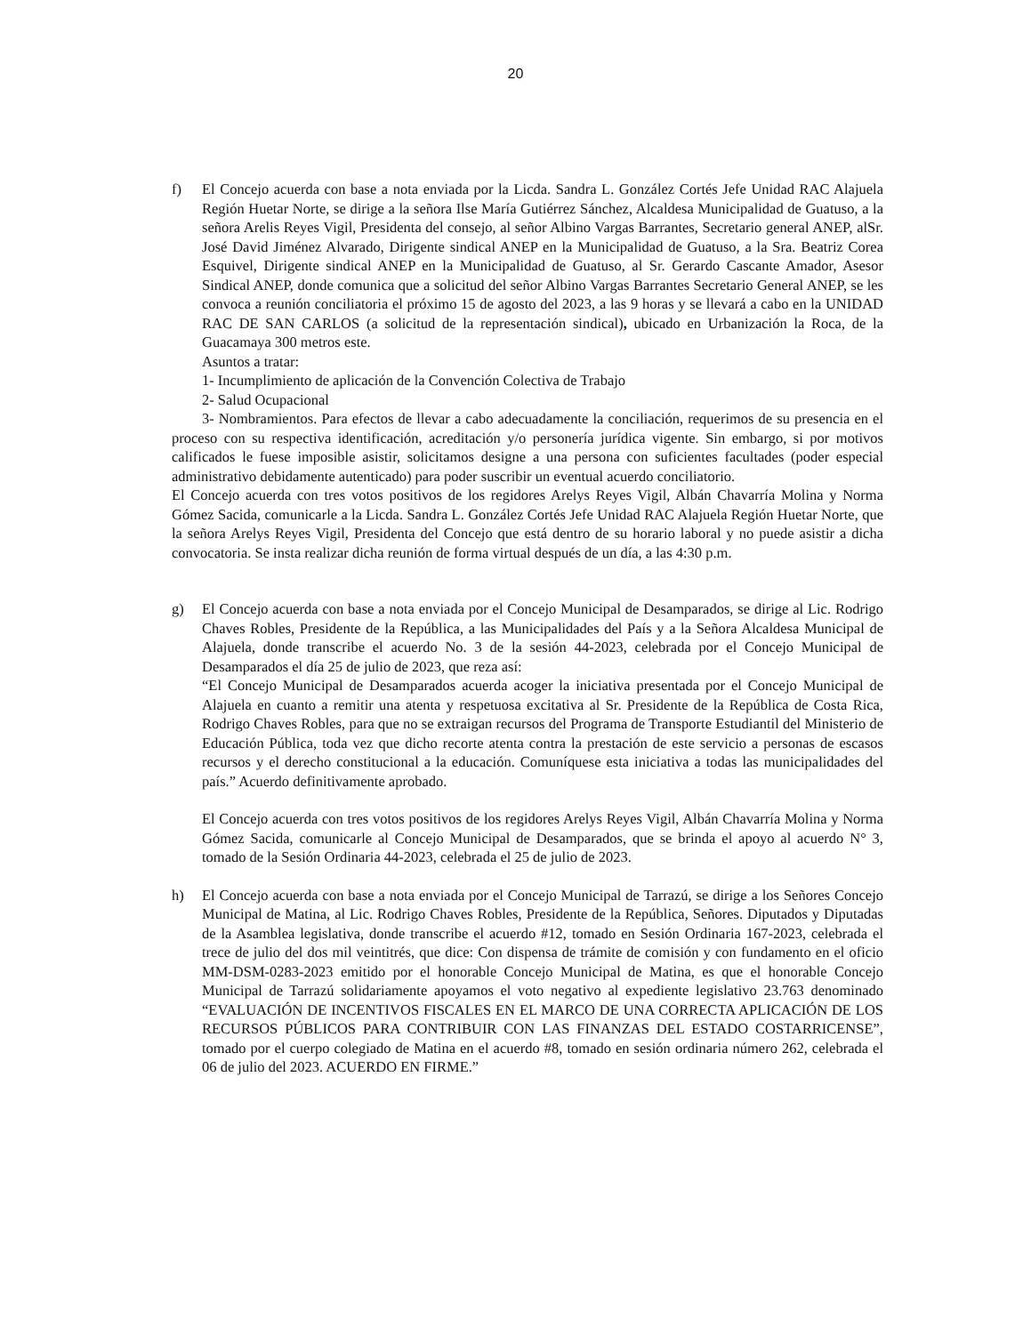20
f) El Concejo acuerda con base a nota enviada por la Licda. Sandra L. González Cortés Jefe Unidad RAC Alajuela Región Huetar Norte, se dirige a la señora Ilse María Gutiérrez Sánchez, Alcaldesa Municipalidad de Guatuso, a la señora Arelis Reyes Vigil, Presidenta del consejo, al señor Albino Vargas Barrantes, Secretario general ANEP, alSr. José David Jiménez Alvarado, Dirigente sindical ANEP en la Municipalidad de Guatuso, a la Sra. Beatriz Corea Esquivel, Dirigente sindical ANEP en la Municipalidad de Guatuso, al Sr. Gerardo Cascante Amador, Asesor Sindical ANEP, donde comunica que a solicitud del señor Albino Vargas Barrantes Secretario General ANEP, se les convoca a reunión conciliatoria el próximo 15 de agosto del 2023, a las 9 horas y se llevará a cabo en la UNIDAD RAC DE SAN CARLOS (a solicitud de la representación sindical), ubicado en Urbanización la Roca, de la Guacamaya 300 metros este.
Asuntos a tratar:
1- Incumplimiento de aplicación de la Convención Colectiva de Trabajo
2- Salud Ocupacional
3- Nombramientos. Para efectos de llevar a cabo adecuadamente la conciliación, requerimos de su presencia en el proceso con su respectiva identificación, acreditación y/o personería jurídica vigente. Sin embargo, si por motivos calificados le fuese imposible asistir, solicitamos designe a una persona con suficientes facultades (poder especial administrativo debidamente autenticado) para poder suscribir un eventual acuerdo conciliatorio.
El Concejo acuerda con tres votos positivos de los regidores Arelys Reyes Vigil, Albán Chavarría Molina y Norma Gómez Sacida, comunicarle a la Licda. Sandra L. González Cortés Jefe Unidad RAC Alajuela Región Huetar Norte, que la señora Arelys Reyes Vigil, Presidenta del Concejo que está dentro de su horario laboral y no puede asistir a dicha convocatoria. Se insta realizar dicha reunión de forma virtual después de un día, a las 4:30 p.m.
g) El Concejo acuerda con base a nota enviada por el Concejo Municipal de Desamparados, se dirige al Lic. Rodrigo Chaves Robles, Presidente de la República, a las Municipalidades del País y a la Señora Alcaldesa Municipal de Alajuela, donde transcribe el acuerdo No. 3 de la sesión 44-2023, celebrada por el Concejo Municipal de Desamparados el día 25 de julio de 2023, que reza así:
“El Concejo Municipal de Desamparados acuerda acoger la iniciativa presentada por el Concejo Municipal de Alajuela en cuanto a remitir una atenta y respetuosa excitativa al Sr. Presidente de la República de Costa Rica, Rodrigo Chaves Robles, para que no se extraigan recursos del Programa de Transporte Estudiantil del Ministerio de Educación Pública, toda vez que dicho recorte atenta contra la prestación de este servicio a personas de escasos recursos y el derecho constitucional a la educación. Comuníquese esta iniciativa a todas las municipalidades del país.” Acuerdo definitivamente aprobado.
El Concejo acuerda con tres votos positivos de los regidores Arelys Reyes Vigil, Albán Chavarría Molina y Norma Gómez Sacida, comunicarle al Concejo Municipal de Desamparados, que se brinda el apoyo al acuerdo N° 3, tomado de la Sesión Ordinaria 44-2023, celebrada el 25 de julio de 2023.
h) El Concejo acuerda con base a nota enviada por el Concejo Municipal de Tarrazú, se dirige a los Señores Concejo Municipal de Matina, al Lic. Rodrigo Chaves Robles, Presidente de la República, Señores. Diputados y Diputadas de la Asamblea legislativa, donde transcribe el acuerdo #12, tomado en Sesión Ordinaria 167-2023, celebrada el trece de julio del dos mil veintitrés, que dice: Con dispensa de trámite de comisión y con fundamento en el oficio MM-DSM-0283-2023 emitido por el honorable Concejo Municipal de Matina, es que el honorable Concejo Municipal de Tarrazú solidariamente apoyamos el voto negativo al expediente legislativo 23.763 denominado “EVALUACIÓN DE INCENTIVOS FISCALES EN EL MARCO DE UNA CORRECTA APLICACIÓN DE LOS RECURSOS PÚBLICOS PARA CONTRIBUIR CON LAS FINANZAS DEL ESTADO COSTARRICENSE”, tomado por el cuerpo colegiado de Matina en el acuerdo #8, tomado en sesión ordinaria número 262, celebrada el 06 de julio del 2023. ACUERDO EN FIRME.”